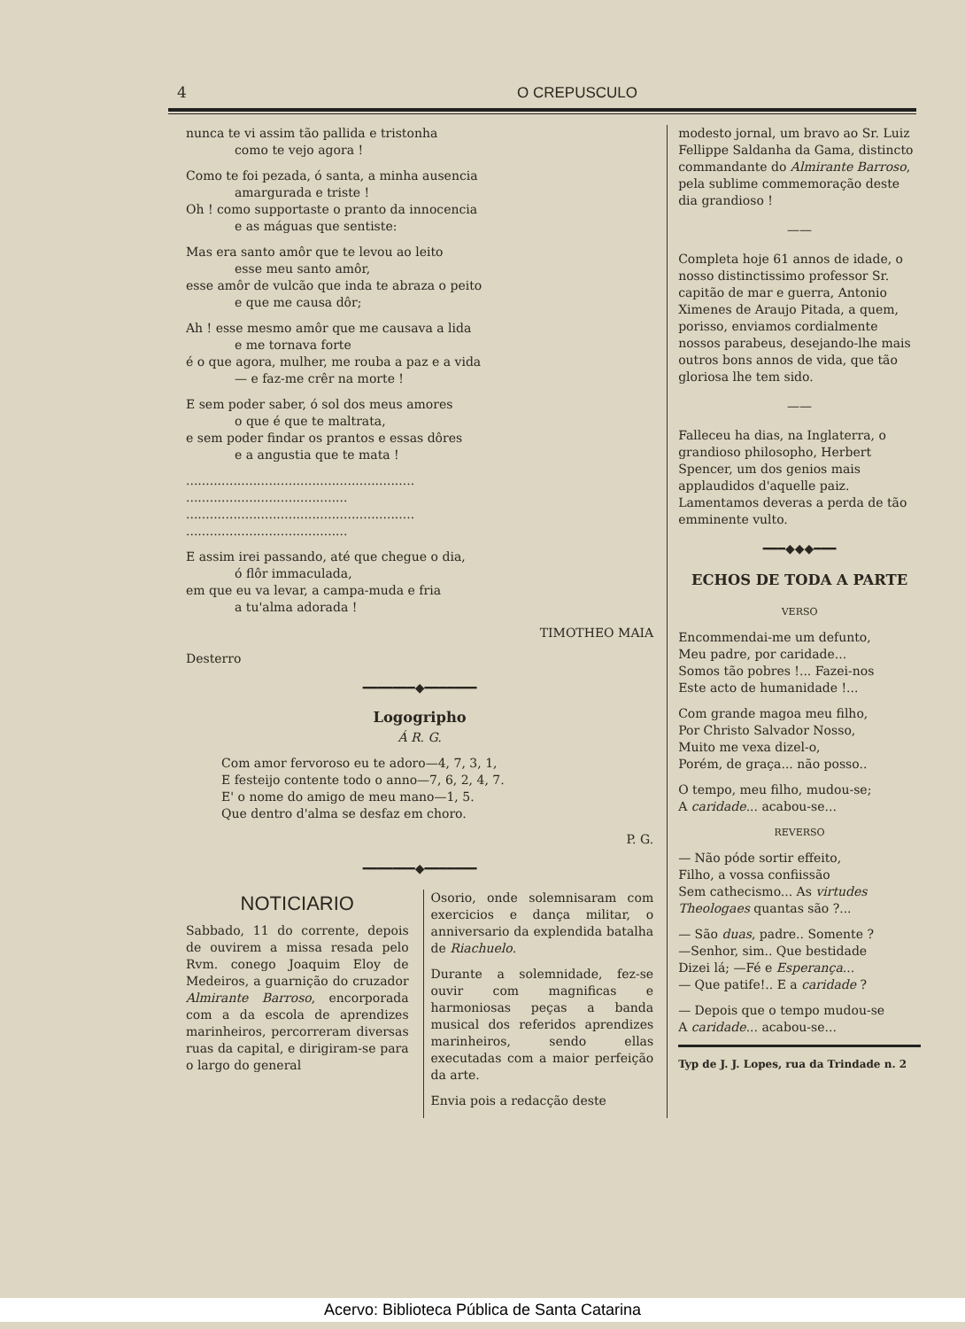4 O CREPUSCULO
nunca te vi assim tão pallida e tristonha
como te vejo agora !
Como te foi pezada, ó santa, a minha ausencia
amargurada e triste !
Oh ! como supportaste o pranto da innocencia
e as máguas que sentiste:
Mas era santo amôr que te levou ao leito
esse meu santo amôr,
esse amôr de vulcão que inda te abraza o peito
e que me causa dôr;
Ah ! esse mesmo amôr que me causava a lida
e me tornava forte
é o que agora, mulher, me rouba a paz e a vida
— e faz-me crêr na morte !
E sem poder saber, ó sol dos meus amores
o que é que te maltrata,
e sem poder findar os prantos e essas dôres
e a angustia que te mata !
..........................................................
.........................................
..........................................................
.........................................
E assim irei passando, até que chegue o dia,
ó flôr immaculada,
em que eu va levar, a campa-muda e fria
a tu'alma adorada !
TIMOTHEO MAIA
Desterro
━━━━━━━◆━━━━━━━
Logogripho
Á R. G.
Com amor fervoroso eu te adoro—4, 7, 3, 1,
E festeijo contente todo o anno—7, 6, 2, 4, 7.
E' o nome do amigo de meu mano—1, 5.
Que dentro d'alma se desfaz em choro.
P. G.
━━━━━━━◆━━━━━━━
NOTICIARIO
Sabbado, 11 do corrente, depois de ouvirem a missa resada pelo Rvm. conego Joaquim Eloy de Medeiros, a guarnição do cruzador Almirante Barroso, encorporada com a da escola de aprendizes marinheiros, percorreram diversas ruas da capital, e dirigiram-se para o largo do general
Osorio, onde solemnisaram com exercicios e dança militar, o anniversario da explendida batalha de Riachuelo.
Durante a solemnidade, fez-se ouvir com magnificas e harmoniosas peças a banda musical dos referidos aprendizes marinheiros, sendo ellas executadas com a maior perfeição da arte.
Envia pois a redacção deste
modesto jornal, um bravo ao Sr. Luiz Fellippe Saldanha da Gama, distincto commandante do Almirante Barroso, pela sublime commemoração deste dia grandioso !
——
Completa hoje 61 annos de idade, o nosso distinctissimo professor Sr. capitão de mar e guerra, Antonio Ximenes de Araujo Pitada, a quem, porisso, enviamos cordialmente nossos parabeus, desejando-lhe mais outros bons annos de vida, que tão gloriosa lhe tem sido.
——
Falleceu ha dias, na Inglaterra, o grandioso philosopho, Herbert Spencer, um dos genios mais applaudidos d'aquelle paiz.
Lamentamos deveras a perda de tão emminente vulto.
━━━◆◆◆━━━
ECHOS DE TODA A PARTE
VERSO
Encommendai-me um defunto,
Meu padre, por caridade...
Somos tão pobres !... Fazei-nos
Este acto de humanidade !...
Com grande magoa meu filho,
Por Christo Salvador Nosso,
Muito me vexa dizel-o,
Porém, de graça... não posso..
O tempo, meu filho, mudou-se;
A caridade... acabou-se...
REVERSO
— Não póde sortir effeito,
Filho, a vossa confiissão
Sem cathecismo... As virtudes Theologaes quantas são ?...
— São duas, padre.. Somente ?
—Senhor, sim.. Que bestidade
Dizei lá; —Fé e Esperança...
— Que patife!.. E a caridade ?
— Depois que o tempo mudou-se
A caridade... acabou-se...
Typ de J. J. Lopes, rua da Trindade n. 2
Acervo: Biblioteca Pública de Santa Catarina